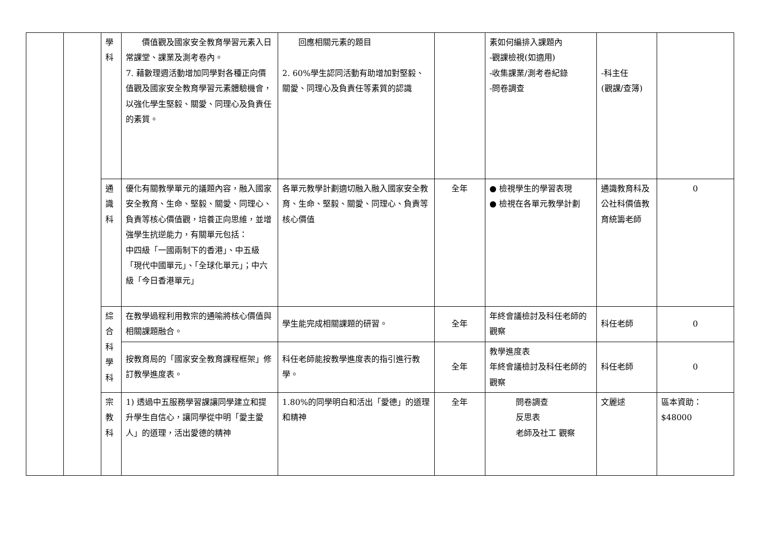| | | 學 科 | 價值觀及國家安全教育學習元素入日常課堂、課業及測考卷內。 7. 藉數理週活動增加同學對各種正向價值觀及國家安全教育學習元素體驗機會，以強化學生堅毅、關愛、同理心及負責任的素質。 | 回應相關元素的題目 2. 60%學生認同活動有助增加對堅毅、關愛、同理心及負責任等素質的認識 | | 素如何編排入課題內 -觀課檢視(如適用) -收集課業/測考卷紀錄 -問卷調查 | -科主任 (觀課/查簿) | |
| | | 通 識 科 | 優化有關教學單元的議題內容，融入國家安全教育、生命、堅毅、關愛、同理心、負責等核心價值觀，培養正向思維，並增強學生抗逆能力，有關單元包括： 中四級「一國兩制下的香港」、中五級「現代中國單元」、「全球化單元」；中六級「今日香港單元」 | 各單元教學計劃適切融入融入國家安全教育、生命、堅毅、關愛、同理心、負責等核心價值 | 全年 | ● 檢視學生的學習表現 ● 檢視在各單元教學計劃 | 通識教育科及公社科價值教育統籌老師 | 0 |
| | | 綜 合 科 學 科 | 在教學過程利用教宗的通喻將核心價值與相關課題融合。 | 學生能完成相關課題的研習。 | 全年 | 年終會議檢討及科任老師的觀察 | 科任老師 | 0 |
| | | | 按教育局的「國家安全教育課程框架」修訂教學進度表。 | 科任老師能按教學進度表的指引進行教學。 | 全年 | 教學進度表 年終會議檢討及科任老師的觀察 | 科任老師 | 0 |
| | | 宗 教 科 | 1) 透過中五服務學習課讓同學建立和提升學生自信心，讓同學從中明「愛主愛人」的道理，活出愛德的精神 | 1.80%的同學明白和活出「愛德」的道理和精神 | 全年 | 問卷調查 反思表 老師及社工 觀察 | 文麗逑 | 區本資助： $48000 |